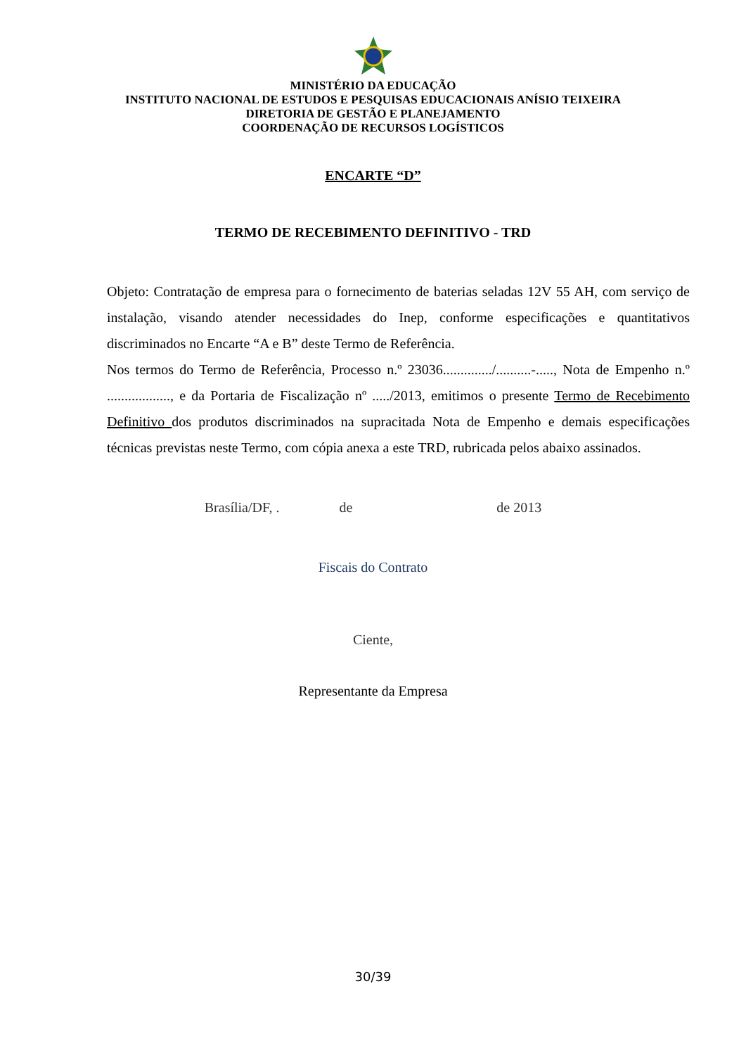MINISTÉRIO DA EDUCAÇÃO
INSTITUTO NACIONAL DE ESTUDOS E PESQUISAS EDUCACIONAIS ANÍSIO TEIXEIRA
DIRETORIA DE GESTÃO E PLANEJAMENTO
COORDENAÇÃO DE RECURSOS LOGÍSTICOS
ENCARTE “D”
TERMO DE RECEBIMENTO DEFINITIVO - TRD
Objeto: Contratação de empresa para o fornecimento de baterias seladas 12V 55 AH, com serviço de instalação, visando atender necessidades do Inep, conforme especificações e quantitativos discriminados no Encarte “A e B” deste Termo de Referência.
Nos termos do Termo de Referência, Processo n.º 23036............../..........-....., Nota de Empenho n.º .................., e da Portaria de Fiscalização nº ...../2013, emitimos o presente Termo de Recebimento Definitivo dos produtos discriminados na supracitada Nota de Empenho e demais especificações técnicas previstas neste Termo, com cópia anexa a este TRD, rubricada pelos abaixo assinados.
Brasília/DF, . de de 2013
Fiscais do Contrato
Ciente,
Representante da Empresa
30/39